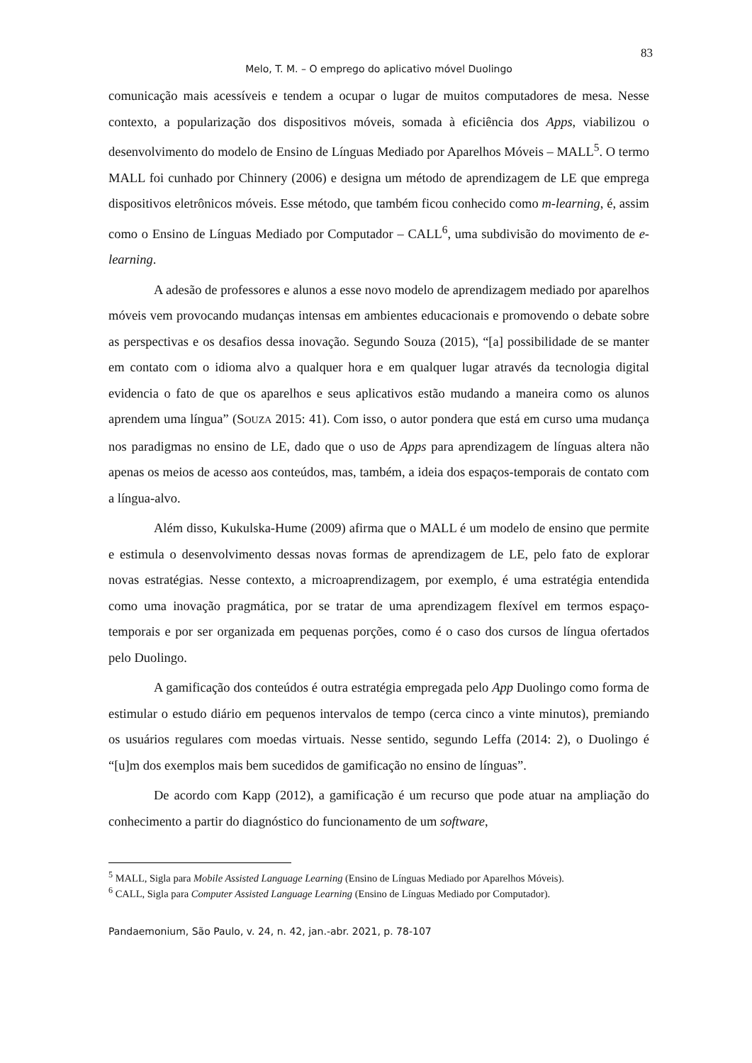83
Melo, T. M. – O emprego do aplicativo móvel Duolingo
comunicação mais acessíveis e tendem a ocupar o lugar de muitos computadores de mesa. Nesse contexto, a popularização dos dispositivos móveis, somada à eficiência dos Apps, viabilizou o desenvolvimento do modelo de Ensino de Línguas Mediado por Aparelhos Móveis – MALL<sup>5</sup>. O termo MALL foi cunhado por Chinnery (2006) e designa um método de aprendizagem de LE que emprega dispositivos eletrônicos móveis. Esse método, que também ficou conhecido como m-learning, é, assim como o Ensino de Línguas Mediado por Computador – CALL<sup>6</sup>, uma subdivisão do movimento de e-learning.
A adesão de professores e alunos a esse novo modelo de aprendizagem mediado por aparelhos móveis vem provocando mudanças intensas em ambientes educacionais e promovendo o debate sobre as perspectivas e os desafios dessa inovação. Segundo Souza (2015), “[a] possibilidade de se manter em contato com o idioma alvo a qualquer hora e em qualquer lugar através da tecnologia digital evidencia o fato de que os aparelhos e seus aplicativos estão mudando a maneira como os alunos aprendem uma língua” (SOUZA 2015: 41). Com isso, o autor pondera que está em curso uma mudança nos paradigmas no ensino de LE, dado que o uso de Apps para aprendizagem de línguas altera não apenas os meios de acesso aos conteúdos, mas, também, a ideia dos espaços-temporais de contato com a língua-alvo.
Além disso, Kukulska-Hume (2009) afirma que o MALL é um modelo de ensino que permite e estimula o desenvolvimento dessas novas formas de aprendizagem de LE, pelo fato de explorar novas estratégias. Nesse contexto, a microaprendizagem, por exemplo, é uma estratégia entendida como uma inovação pragmática, por se tratar de uma aprendizagem flexível em termos espaço-temporais e por ser organizada em pequenas porções, como é o caso dos cursos de língua ofertados pelo Duolingo.
A gamificação dos conteúdos é outra estratégia empregada pelo App Duolingo como forma de estimular o estudo diário em pequenos intervalos de tempo (cerca cinco a vinte minutos), premiando os usuários regulares com moedas virtuais. Nesse sentido, segundo Leffa (2014: 2), o Duolingo é “[u]m dos exemplos mais bem sucedidos de gamificação no ensino de línguas”.
De acordo com Kapp (2012), a gamificação é um recurso que pode atuar na ampliação do conhecimento a partir do diagnóstico do funcionamento de um software,
<sup>5</sup> MALL, Sigla para Mobile Assisted Language Learning (Ensino de Línguas Mediado por Aparelhos Móveis).
<sup>6</sup> CALL, Sigla para Computer Assisted Language Learning (Ensino de Línguas Mediado por Computador).
Pandaemonium, São Paulo, v. 24, n. 42, jan.-abr. 2021, p. 78-107